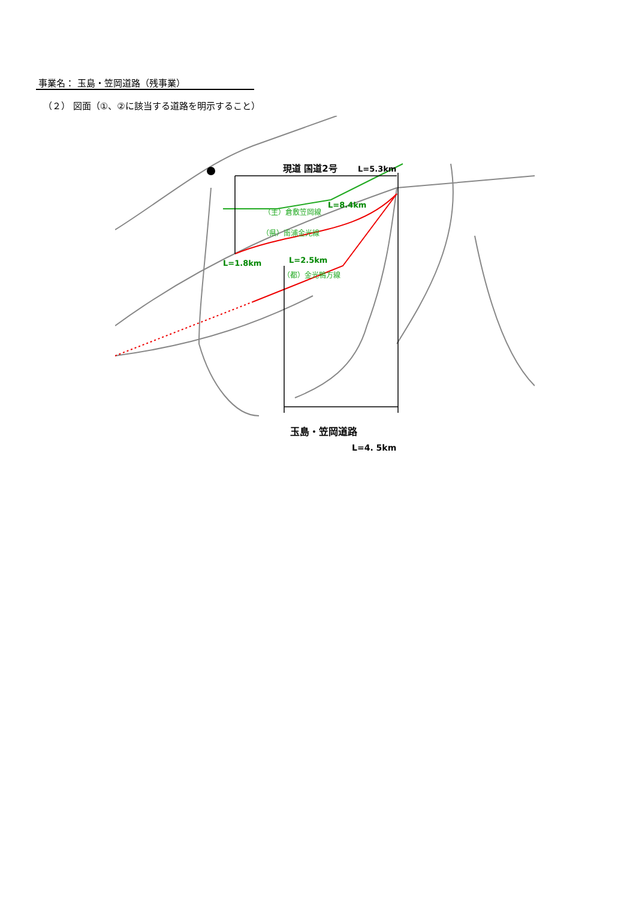事業名： 玉島・笠岡道路（残事業）
（２） 図面（①、②に該当する道路を明示すること）
現道 国道2号
L=5.3km
L=8.4km
（主）倉敷笠岡線
（県）南浦金光線
L=1.8km
L=2.5km
（都）金光鴨方線
玉島・笠岡道路
L=4. 5km